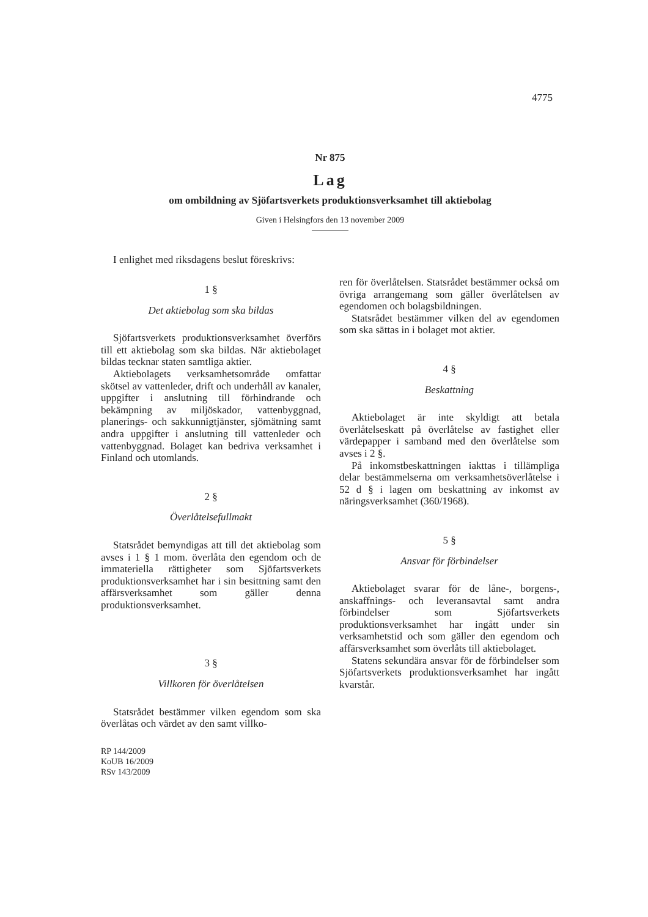4775
Nr 875
Lag
om ombildning av Sjöfartsverkets produktionsverksamhet till aktiebolag
Given i Helsingfors den 13 november 2009
I enlighet med riksdagens beslut föreskrivs:
1 §
Det aktiebolag som ska bildas
Sjöfartsverkets produktionsverksamhet överförs till ett aktiebolag som ska bildas. När aktiebolaget bildas tecknar staten samtliga aktier.
Aktiebolagets verksamhetsområde omfattar skötsel av vattenleder, drift och underhåll av kanaler, uppgifter i anslutning till förhindrande och bekämpning av miljöskador, vattenbyggnad, planerings- och sakkunnigtjänster, sjömätning samt andra uppgifter i anslutning till vattenleder och vattenbyggnad. Bolaget kan bedriva verksamhet i Finland och utomlands.
2 §
Överlåtelsefullmakt
Statsrådet bemyndigas att till det aktiebolag som avses i 1 § 1 mom. överlåta den egendom och de immateriella rättigheter som Sjöfartsverkets produktionsverksamhet har i sin besittning samt den affärsverksamhet som gäller denna produktionsverksamhet.
3 §
Villkoren för överlåtelsen
Statsrådet bestämmer vilken egendom som ska överlåtas och värdet av den samt villko-
RP 144/2009
KoUB 16/2009
RSv 143/2009
ren för överlåtelsen. Statsrådet bestämmer också om övriga arrangemang som gäller överlåtelsen av egendomen och bolagsbildningen.
Statsrådet bestämmer vilken del av egendomen som ska sättas in i bolaget mot aktier.
4 §
Beskattning
Aktiebolaget är inte skyldigt att betala överlåtelseskatt på överlåtelse av fastighet eller värdepapper i samband med den överlåtelse som avses i 2 §.
På inkomstbeskattningen iakttas i tillämpliga delar bestämmelserna om verksamhetsöverlåtelse i 52 d § i lagen om beskattning av inkomst av näringsverksamhet (360/1968).
5 §
Ansvar för förbindelser
Aktiebolaget svarar för de låne-, borgens-, anskaffnings- och leveransavtal samt andra förbindelser som Sjöfartsverkets produktionsverksamhet har ingått under sin verksamhetstid och som gäller den egendom och affärsverksamhet som överlåts till aktiebolaget.
Statens sekundära ansvar för de förbindelser som Sjöfartsverkets produktionsverksamhet har ingått kvarstår.